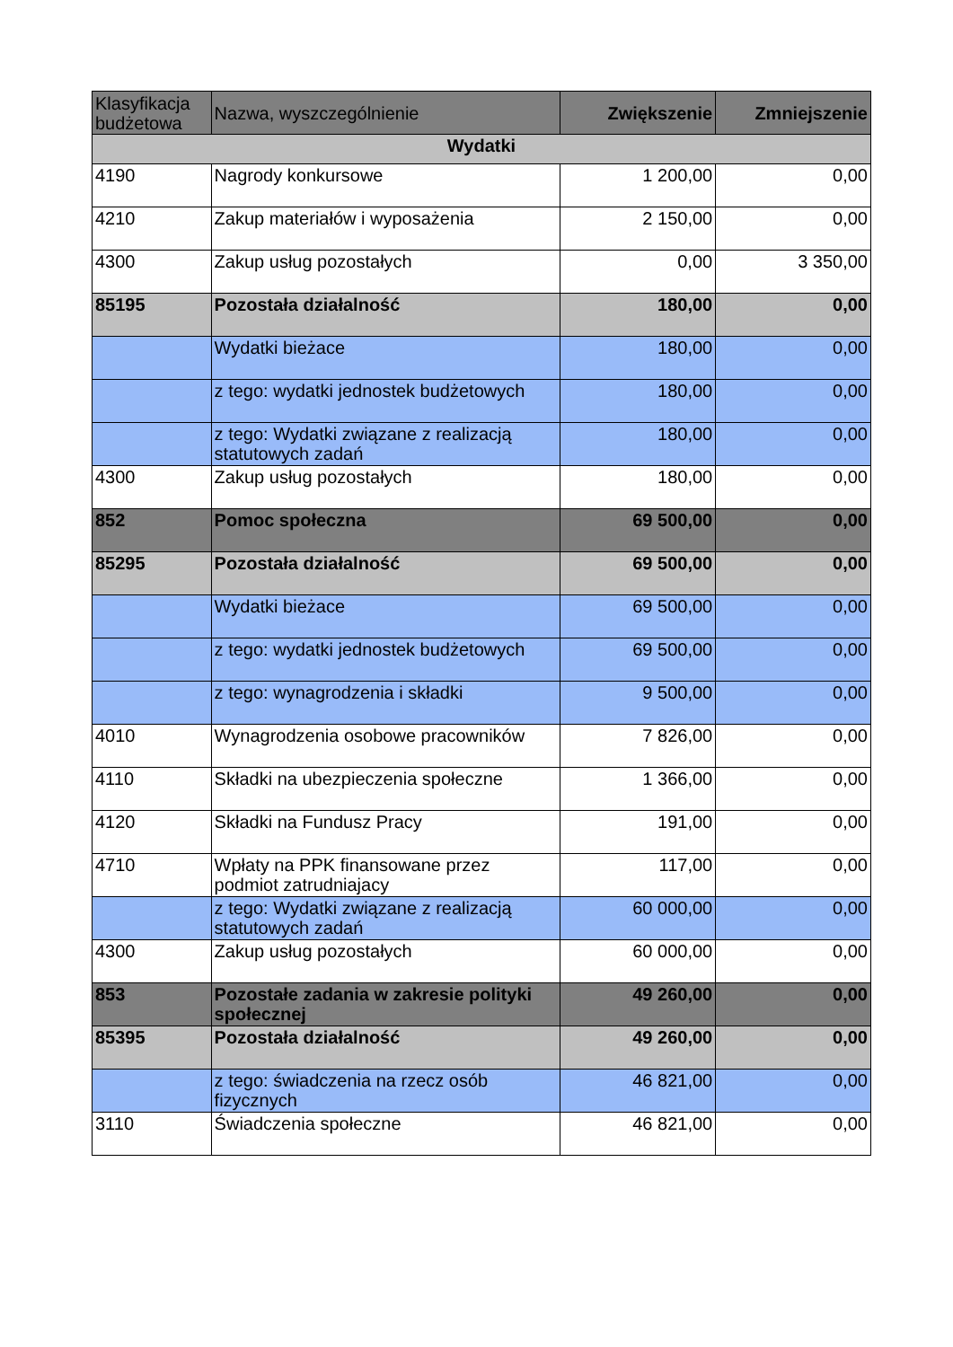| Klasyfikacja budżetowa | Nazwa, wyszczególnienie | Zwiększenie | Zmniejszenie |
| --- | --- | --- | --- |
| Wydatki | | | |
| 4190 | Nagrody konkursowe | 1 200,00 | 0,00 |
| 4210 | Zakup materiałów i wyposażenia | 2 150,00 | 0,00 |
| 4300 | Zakup usług pozostałych | 0,00 | 3 350,00 |
| 85195 | Pozostała działalność | 180,00 | 0,00 |
| | Wydatki bieżace | 180,00 | 0,00 |
| | z tego: wydatki jednostek budżetowych | 180,00 | 0,00 |
| | z tego: Wydatki związane z realizacją statutowych zadań | 180,00 | 0,00 |
| 4300 | Zakup usług pozostałych | 180,00 | 0,00 |
| 852 | Pomoc społeczna | 69 500,00 | 0,00 |
| 85295 | Pozostała działalność | 69 500,00 | 0,00 |
| | Wydatki bieżace | 69 500,00 | 0,00 |
| | z tego: wydatki jednostek budżetowych | 69 500,00 | 0,00 |
| | z tego: wynagrodzenia i składki | 9 500,00 | 0,00 |
| 4010 | Wynagrodzenia osobowe pracowników | 7 826,00 | 0,00 |
| 4110 | Składki na ubezpieczenia społeczne | 1 366,00 | 0,00 |
| 4120 | Składki na Fundusz Pracy | 191,00 | 0,00 |
| 4710 | Wpłaty na PPK finansowane przez podmiot zatrudniajacy | 117,00 | 0,00 |
| | z tego: Wydatki związane z realizacją statutowych zadań | 60 000,00 | 0,00 |
| 4300 | Zakup usług pozostałych | 60 000,00 | 0,00 |
| 853 | Pozostałe zadania w zakresie polityki społecznej | 49 260,00 | 0,00 |
| 85395 | Pozostała działalność | 49 260,00 | 0,00 |
| | z tego: świadczenia na rzecz osób fizycznych | 46 821,00 | 0,00 |
| 3110 | Świadczenia społeczne | 46 821,00 | 0,00 |